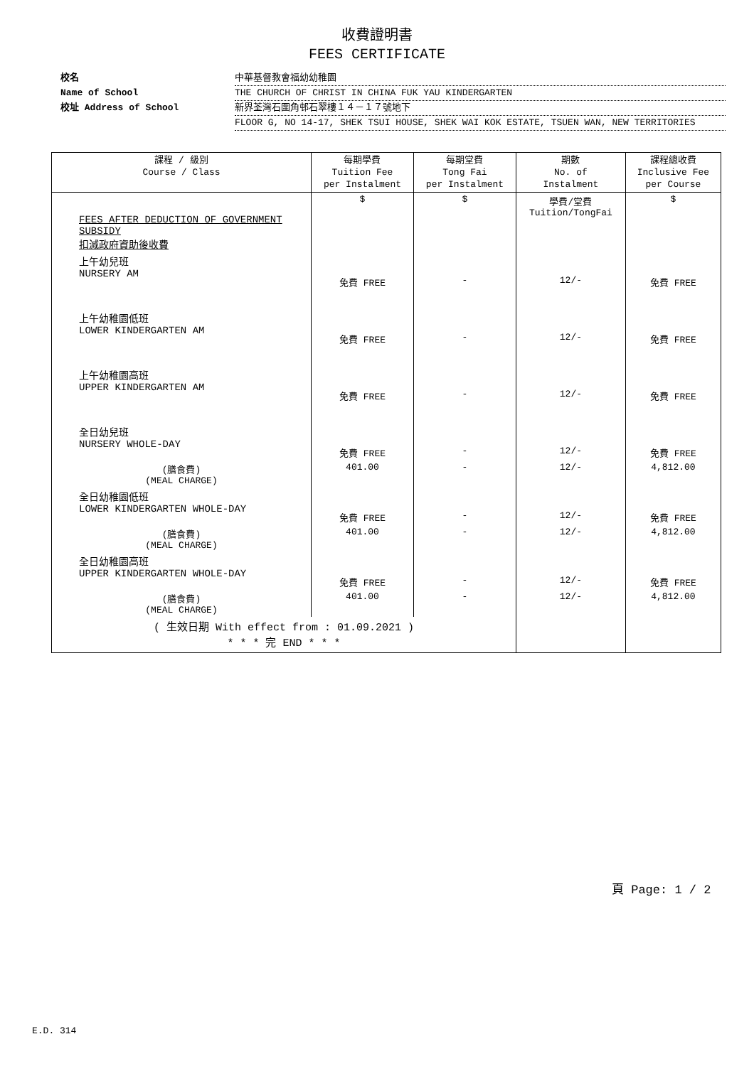收費證明書
FEES CERTIFICATE
校名 中華基督教會福幼幼稚園
Name of School THE CHURCH OF CHRIST IN CHINA FUK YAU KINDERGARTEN
校址 Address of School 新界荃灣石圍角邨石翠樓１４－１７號地下
FLOOR G, NO 14-17, SHEK TSUI HOUSE, SHEK WAI KOK ESTATE, TSUEN WAN, NEW TERRITORIES
| 課程 / 級別 Course / Class | 每期學費 Tuition Fee per Instalment | 每期堂費 Tong Fai per Instalment | 期數 No. of Instalment | 課程總收費 Inclusive Fee per Course |
| --- | --- | --- | --- | --- |
| FEES AFTER DEDUCTION OF GOVERNMENT SUBSIDY 扣減政府資助後收費 | $ | $ | 學費/堂費 Tuition/TongFai | $ |
| 上午幼兒班 NURSERY AM | 免費 FREE | - | 12/- | 免費 FREE |
| 上午幼稚園低班 LOWER KINDERGARTEN AM | 免費 FREE | - | 12/- | 免費 FREE |
| 上午幼稚園高班 UPPER KINDERGARTEN AM | 免費 FREE | - | 12/- | 免費 FREE |
| 全日幼兒班 NURSERY WHOLE-DAY | 免費 FREE | - | 12/- | 免費 FREE |
| (膳食費) (MEAL CHARGE) | 401.00 | - | 12/- | 4,812.00 |
| 全日幼稚園低班 LOWER KINDERGARTEN WHOLE-DAY | 免費 FREE | - | 12/- | 免費 FREE |
| (膳食費) (MEAL CHARGE) | 401.00 | - | 12/- | 4,812.00 |
| 全日幼稚園高班 UPPER KINDERGARTEN WHOLE-DAY | 免費 FREE | - | 12/- | 免費 FREE |
| (膳食費) (MEAL CHARGE) | 401.00 | - | 12/- | 4,812.00 |
| ( 生效日期 With effect from : 01.09.2021 ) * * * 完 END * * * | | | | |
頁 Page: 1 / 2
E.D. 314